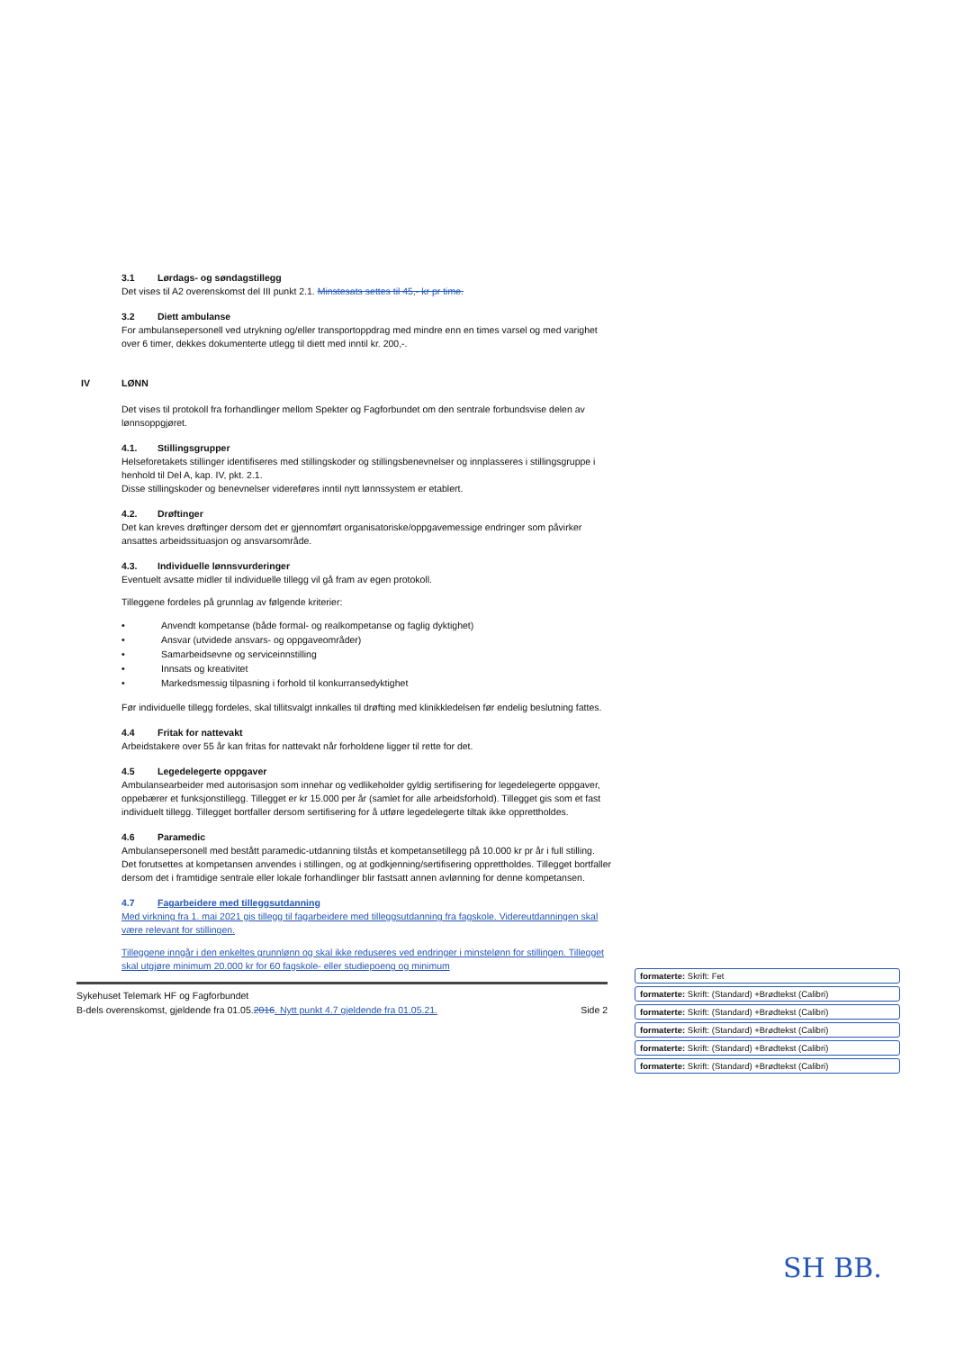3.1 Lørdags- og søndagstillegg
Det vises til A2 overenskomst del III punkt 2.1. Minstesats settes til 45,- kr pr time.
3.2 Diett ambulanse
For ambulansepersonell ved utrykning og/eller transportoppdrag med mindre enn en times varsel og med varighet over 6 timer, dekkes dokumenterte utlegg til diett med inntil kr. 200,-.
IV LØNN
Det vises til protokoll fra forhandlinger mellom Spekter og Fagforbundet om den sentrale forbundsvise delen av lønnsoppgjøret.
4.1. Stillingsgrupper
Helseforetakets stillinger identifiseres med stillingskoder og stillingsbenevnelser og innplasseres i stillingsgruppe i henhold til Del A, kap. IV, pkt. 2.1.
Disse stillingskoder og benevnelser videreføres inntil nytt lønnssystem er etablert.
4.2. Drøftinger
Det kan kreves drøftinger dersom det er gjennomført organisatoriske/oppgavemessige endringer som påvirker ansattes arbeidssituasjon og ansvarsområde.
4.3. Individuelle lønnsvurderinger
Eventuelt avsatte midler til individuelle tillegg vil gå fram av egen protokoll.
Tilleggene fordeles på grunnlag av følgende kriterier:
• Anvendt kompetanse (både formal- og realkompetanse og faglig dyktighet)
• Ansvar (utvidede ansvars- og oppgaveområder)
• Samarbeidsevne og serviceinnstilling
• Innsats og kreativitet
• Markedsmessig tilpasning i forhold til konkurransedyktighet
Før individuelle tillegg fordeles, skal tillitsvalgt innkalles til drøfting med klinikkledelsen før endelig beslutning fattes.
4.4 Fritak for nattevakt
Arbeidstakere over 55 år kan fritas for nattevakt når forholdene ligger til rette for det.
4.5 Legedelegerte oppgaver
Ambulansearbeider med autorisasjon som innehar og vedlikeholder gyldig sertifisering for legedelegerte oppgaver, oppebærer et funksjonstillegg. Tillegget er kr 15.000 per år (samlet for alle arbeidsforhold). Tillegget gis som et fast individuelt tillegg. Tillegget bortfaller dersom sertifisering for å utføre legedelegerte tiltak ikke opprettholdes.
4.6 Paramedic
Ambulansepersonell med bestått paramedic-utdanning tilstås et kompetansetillegg på 10.000 kr pr år i full stilling. Det forutsettes at kompetansen anvendes i stillingen, og at godkjenning/sertifisering opprettholdes. Tillegget bortfaller dersom det i framtidige sentrale eller lokale forhandlinger blir fastsatt annen avlønning for denne kompetansen.
4.7 Fagarbeidere med tilleggsutdanning
Med virkning fra 1. mai 2021 gis tillegg til fagarbeidere med tilleggsutdanning fra fagskole. Videreutdanningen skal være relevant for stillingen.
Tilleggene inngår i den enkeltes grunnlønn og skal ikke reduseres ved endringer i minstelønn for stillingen. Tillegget skal utgjøre minimum 20.000 kr for 60 fagskole- eller studiepoeng og minimum
Sykehuset Telemark HF og Fagforbundet
B-dels overenskomst, gjeldende fra 01.05.2016. Nytt punkt 4.7 gjeldende fra 01.05.21. Side 2
formaterte: Skrift: Fet
formaterte: Skrift: (Standard) +Brødtekst (Calibri)
formaterte: Skrift: (Standard) +Brødtekst (Calibri)
formaterte: Skrift: (Standard) +Brødtekst (Calibri)
formaterte: Skrift: (Standard) +Brødtekst (Calibri)
formaterte: Skrift: (Standard) +Brødtekst (Calibri)
SH BB.